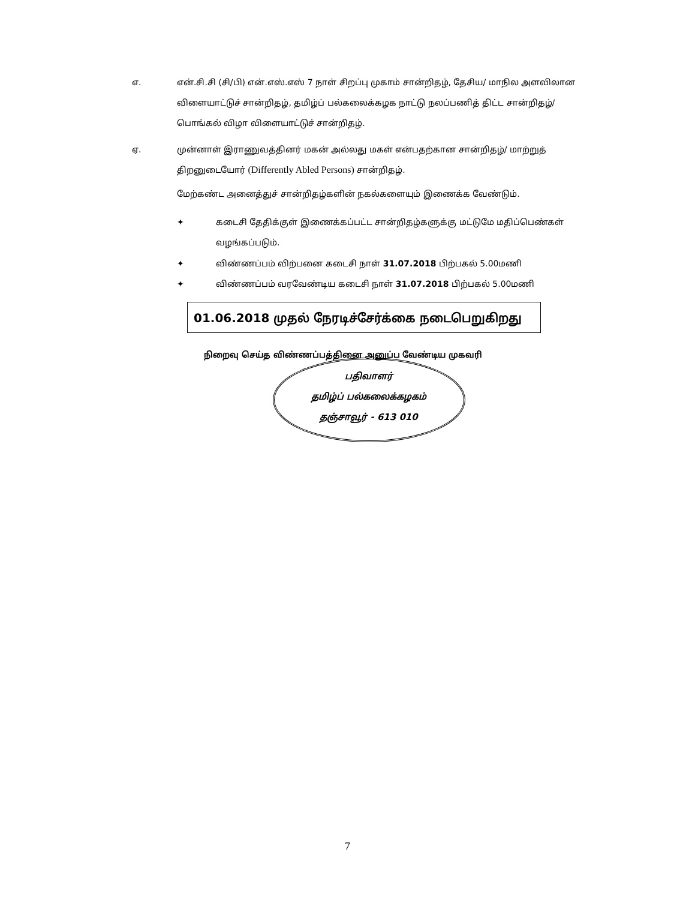எ. என்.சி.சி (சி/பி) என்.எஸ்.எஸ் 7 நாள் சிறப்பு முகாம் சான்றிதழ், தேசிய/ மாநில அளவிலான விளையாட்டுச் சான்றிதழ், தமிழ்ப் பல்கலைக்கழக நாட்டு நலப்பணித் திட்ட சான்றிதழ்/ பொங்கல் விழா விளையாட்டுச் சான்றிதழ்.
ஏ. முன்னாள் இராணுவத்தினர் மகன் அல்லது மகள் என்பதற்கான சான்றிதழ்/ மாற்றுத் திறனுடையோர் (Differently Abled Persons) சான்றிதழ்.
மேற்கண்ட அனைத்துச் சான்றிதழ்களின் நகல்களையும் இணைக்க வேண்டும்.
✦ கடைசி தேதிக்குள் இணைக்கப்பட்ட சான்றிதழ்களுக்கு மட்டுமே மதிப்பெண்கள் வழங்கப்படும்.
✦ விண்ணப்பம் விற்பனை கடைசி நாள் 31.07.2018 பிற்பகல் 5.00மணி
✦ விண்ணப்பம் வரவேண்டிய கடைசி நாள் 31.07.2018 பிற்பகல் 5.00மணி
01.06.2018 முதல் நேரடிச்சேர்க்கை நடைபெறுகிறது
நிறைவு செய்த விண்ணப்பத்தினை அனுப்ப வேண்டிய முகவரி
பதிவாளர்
தமிழ்ப் பல்கலைக்கழகம்
தஞ்சாவூர் - 613 010
7